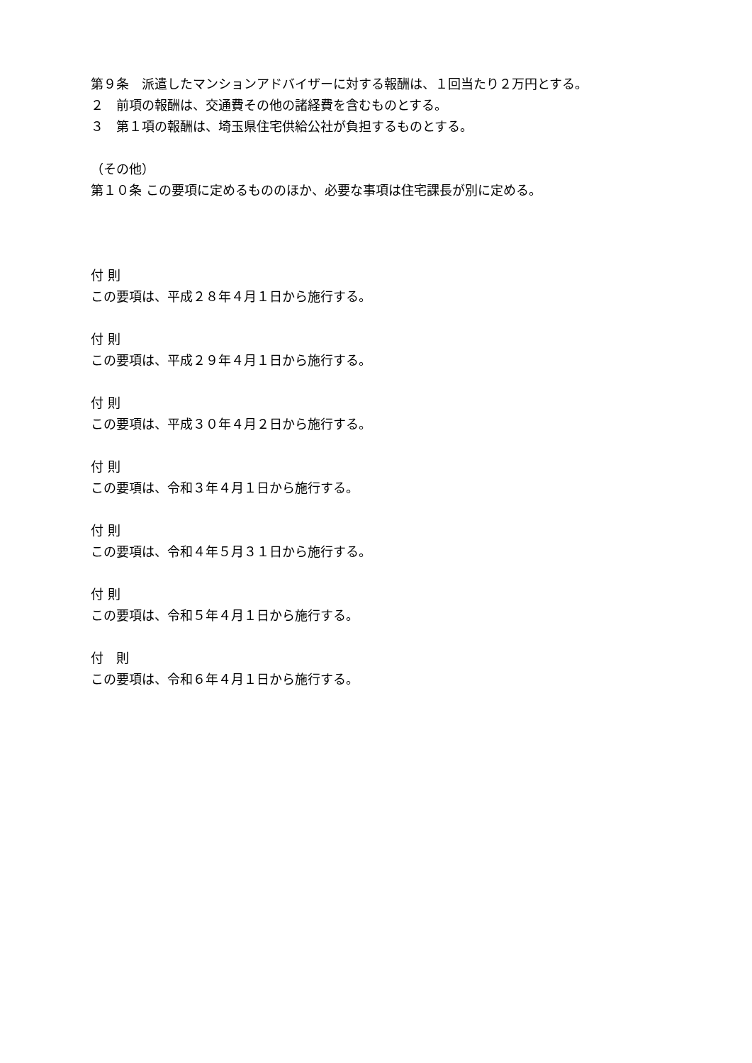第９条　派遣したマンションアドバイザーに対する報酬は、１回当たり２万円とする。
２　前項の報酬は、交通費その他の諸経費を含むものとする。
３　第１項の報酬は、埼玉県住宅供給公社が負担するものとする。
（その他）
第１０条 この要項に定めるもののほか、必要な事項は住宅課長が別に定める。
付 則
この要項は、平成２８年４月１日から施行する。
付 則
この要項は、平成２９年４月１日から施行する。
付 則
この要項は、平成３０年４月２日から施行する。
付 則
この要項は、令和３年４月１日から施行する。
付 則
この要項は、令和４年５月３１日から施行する。
付 則
この要項は、令和５年４月１日から施行する。
付　則
この要項は、令和６年４月１日から施行する。